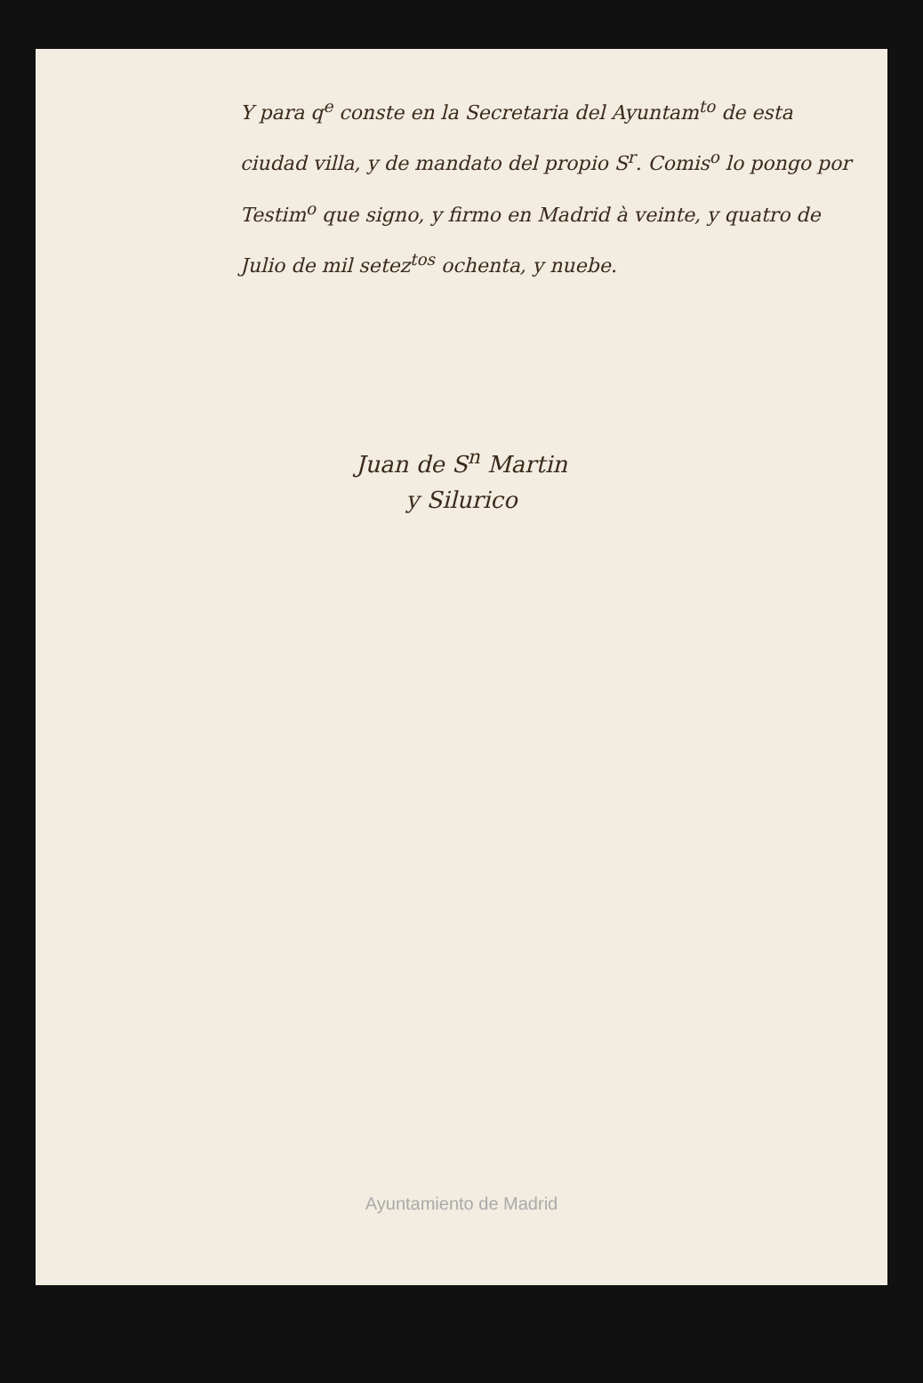Y para q<sup>e</sup> conste en la Secretaria del Ayuntam<sup>to</sup> de esta ciudad villa, y de mandato del propio S<sup>r</sup>. Comis<sup>o</sup> lo pongo por Testim<sup>o</sup> que signo, y firmo en Madrid à veinte, y quatro de Julio de mil setez<sup>tos</sup> ochenta, y nuebe.
Juan de S<sup>n</sup> Martin
y Silurico
Ayuntamiento de Madrid